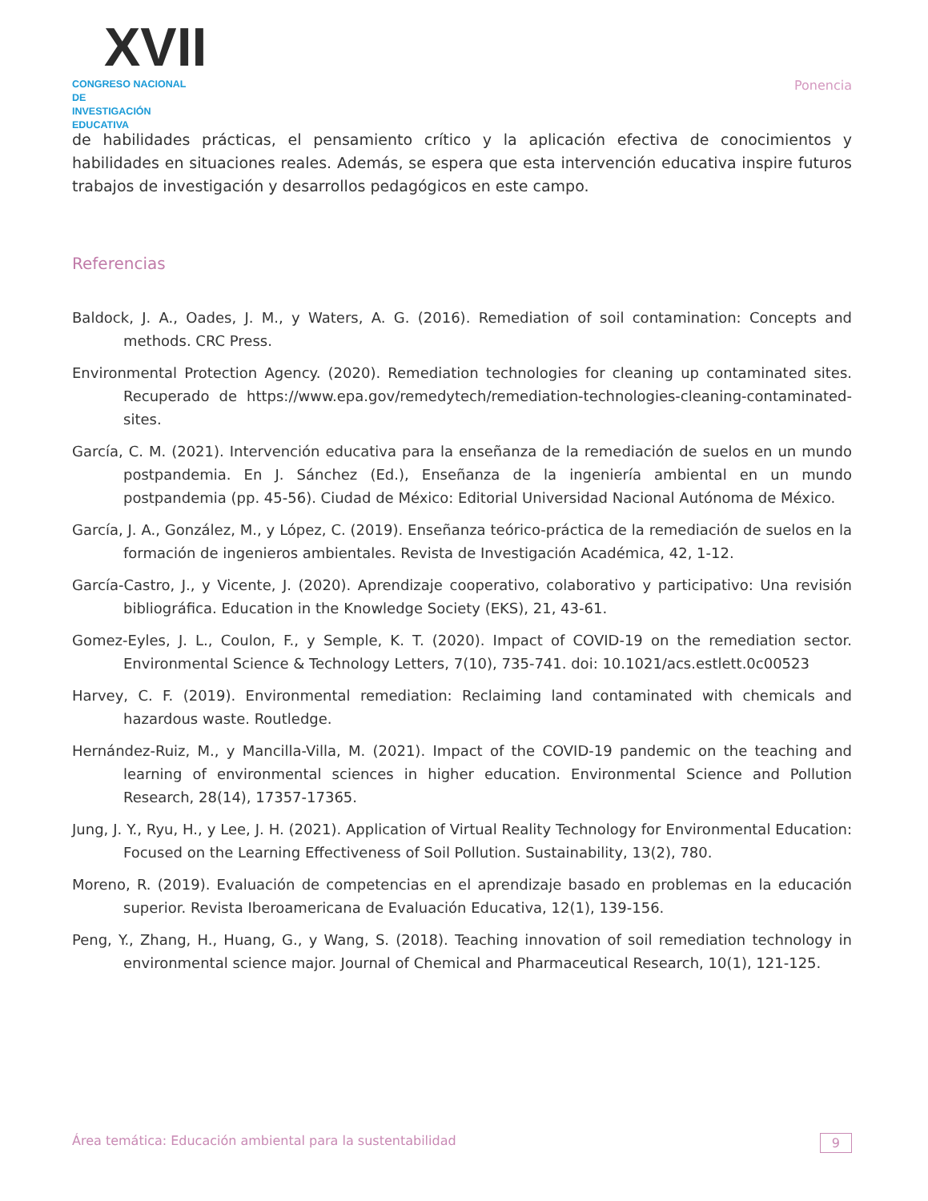XVII
CONGRESO NACIONAL DE
INVESTIGACIÓN EDUCATIVA
Ponencia
de habilidades prácticas, el pensamiento crítico y la aplicación efectiva de conocimientos y habilidades en situaciones reales. Además, se espera que esta intervención educativa inspire futuros trabajos de investigación y desarrollos pedagógicos en este campo.
Referencias
Baldock, J. A., Oades, J. M., y Waters, A. G. (2016). Remediation of soil contamination: Concepts and methods. CRC Press.
Environmental Protection Agency. (2020). Remediation technologies for cleaning up contaminated sites. Recuperado de https://www.epa.gov/remedytech/remediation-technologies-cleaning-contaminated-sites.
García, C. M. (2021). Intervención educativa para la enseñanza de la remediación de suelos en un mundo postpandemia. En J. Sánchez (Ed.), Enseñanza de la ingeniería ambiental en un mundo postpandemia (pp. 45-56). Ciudad de México: Editorial Universidad Nacional Autónoma de México.
García, J. A., González, M., y López, C. (2019). Enseñanza teórico-práctica de la remediación de suelos en la formación de ingenieros ambientales. Revista de Investigación Académica, 42, 1-12.
García-Castro, J., y Vicente, J. (2020). Aprendizaje cooperativo, colaborativo y participativo: Una revisión bibliográfica. Education in the Knowledge Society (EKS), 21, 43-61.
Gomez-Eyles, J. L., Coulon, F., y Semple, K. T. (2020). Impact of COVID-19 on the remediation sector. Environmental Science & Technology Letters, 7(10), 735-741. doi: 10.1021/acs.estlett.0c00523
Harvey, C. F. (2019). Environmental remediation: Reclaiming land contaminated with chemicals and hazardous waste. Routledge.
Hernández-Ruiz, M., y Mancilla-Villa, M. (2021). Impact of the COVID-19 pandemic on the teaching and learning of environmental sciences in higher education. Environmental Science and Pollution Research, 28(14), 17357-17365.
Jung, J. Y., Ryu, H., y Lee, J. H. (2021). Application of Virtual Reality Technology for Environmental Education: Focused on the Learning Effectiveness of Soil Pollution. Sustainability, 13(2), 780.
Moreno, R. (2019). Evaluación de competencias en el aprendizaje basado en problemas en la educación superior. Revista Iberoamericana de Evaluación Educativa, 12(1), 139-156.
Peng, Y., Zhang, H., Huang, G., y Wang, S. (2018). Teaching innovation of soil remediation technology in environmental science major. Journal of Chemical and Pharmaceutical Research, 10(1), 121-125.
Área temática: Educación ambiental para la sustentabilidad 9